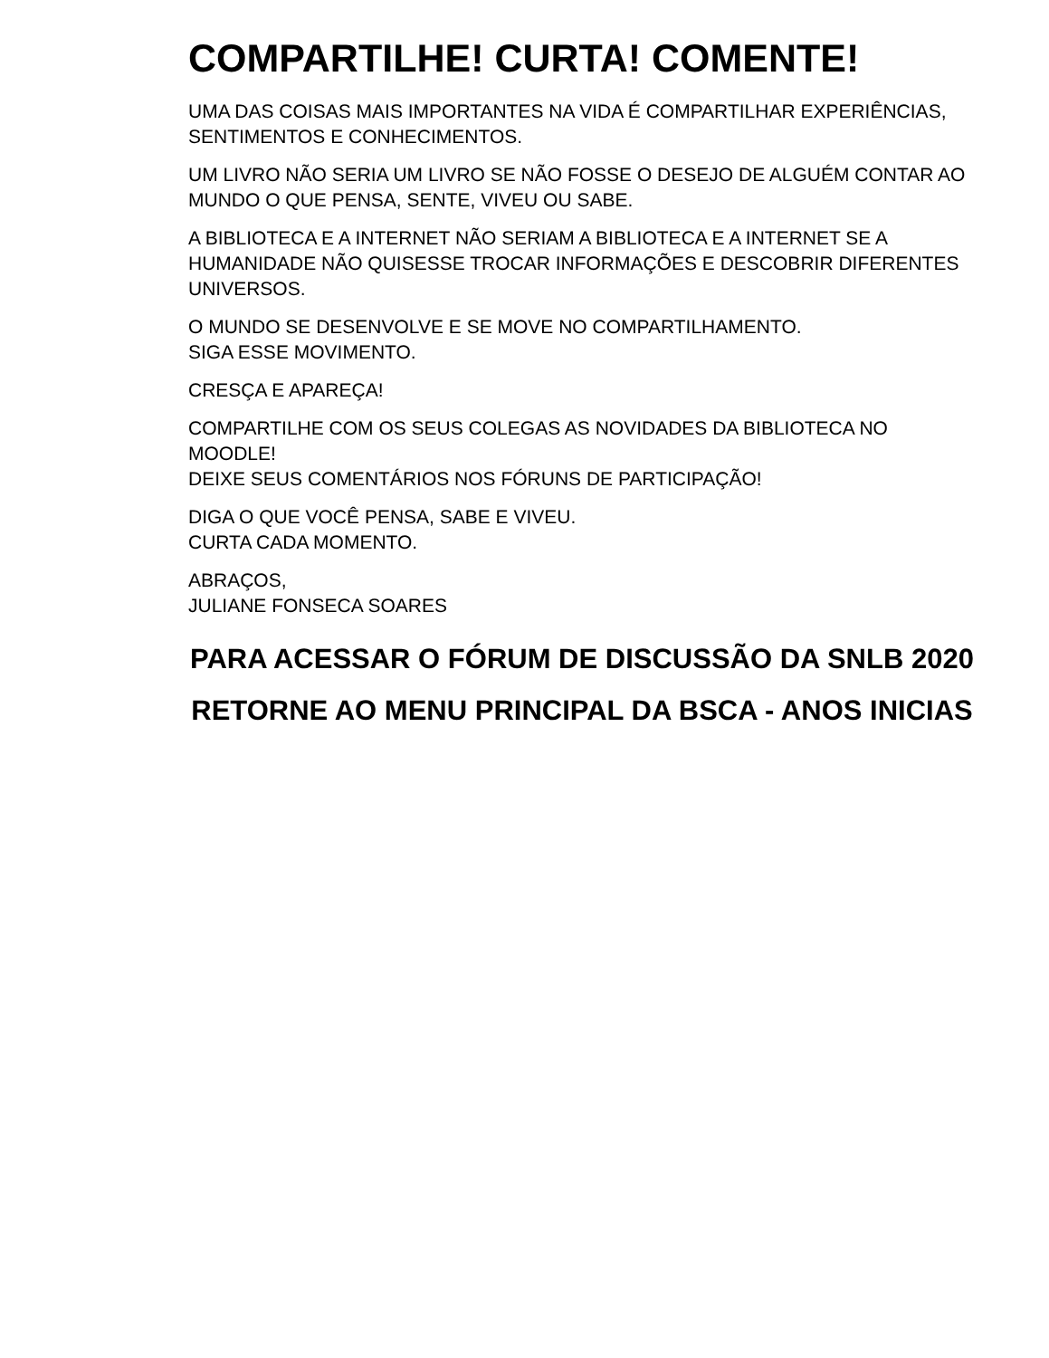COMPARTILHE! CURTA! COMENTE!
UMA DAS COISAS MAIS IMPORTANTES NA VIDA É COMPARTILHAR EXPERIÊNCIAS, SENTIMENTOS E CONHECIMENTOS.
UM LIVRO NÃO SERIA UM LIVRO SE NÃO FOSSE O DESEJO DE ALGUÉM CONTAR AO MUNDO O QUE PENSA, SENTE, VIVEU OU SABE.
A BIBLIOTECA E A INTERNET NÃO SERIAM A BIBLIOTECA E A INTERNET SE A HUMANIDADE NÃO QUISESSE TROCAR INFORMAÇÕES E DESCOBRIR DIFERENTES UNIVERSOS.
O MUNDO SE DESENVOLVE E SE MOVE NO COMPARTILHAMENTO.
SIGA ESSE MOVIMENTO.
CRESÇA E APAREÇA!
COMPARTILHE COM OS SEUS COLEGAS AS NOVIDADES DA BIBLIOTECA NO MOODLE!
DEIXE SEUS COMENTÁRIOS NOS FÓRUNS DE PARTICIPAÇÃO!
DIGA O QUE VOCÊ PENSA, SABE E VIVEU.
CURTA CADA MOMENTO.
ABRAÇOS,
JULIANE FONSECA SOARES
PARA ACESSAR O FÓRUM DE DISCUSSÃO DA SNLB 2020 RETORNE AO MENU PRINCIPAL DA BSCA - ANOS INICIAS